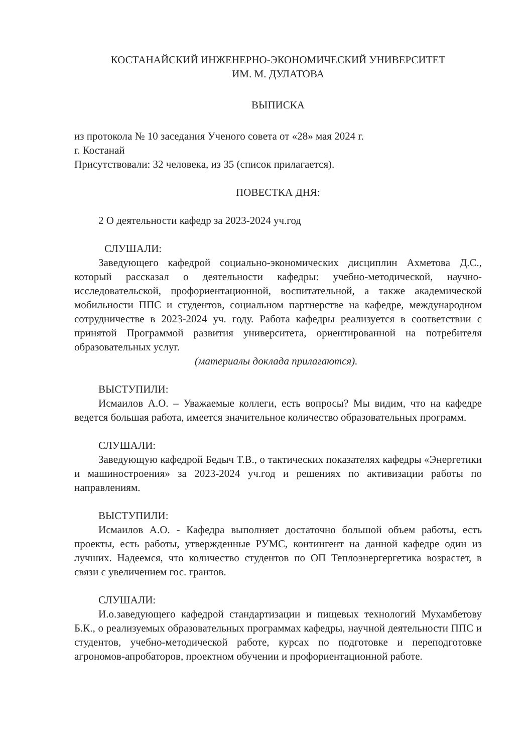КОСТАНАЙСКИЙ ИНЖЕНЕРНО-ЭКОНОМИЧЕСКИЙ УНИВЕРСИТЕТ
ИМ. М. ДУЛАТОВА
ВЫПИСКА
из протокола № 10 заседания Ученого совета от «28» мая 2024 г.
г. Костанай
Присутствовали: 32 человека, из 35 (список прилагается).
ПОВЕСТКА ДНЯ:
2 О деятельности кафедр за 2023-2024 уч.год
СЛУШАЛИ:
Заведующего кафедрой социально-экономических дисциплин Ахметова Д.С., который рассказал о деятельности кафедры: учебно-методической, научно-исследовательской, профориентационной, воспитательной, а также академической мобильности ППС и студентов, социальном партнерстве на кафедре, международном сотрудничестве в 2023-2024 уч. году. Работа кафедры реализуется в соответствии с принятой Программой развития университета, ориентированной на потребителя образовательных услуг.
(материалы доклада прилагаются).
ВЫСТУПИЛИ:
Исмаилов А.О. – Уважаемые коллеги, есть вопросы? Мы видим, что на кафедре ведется большая работа, имеется значительное количество образовательных программ.
СЛУШАЛИ:
Заведующую кафедрой Бедыч Т.В., о тактических показателях кафедры «Энергетики и машиностроения» за 2023-2024 уч.год и решениях по активизации работы по направлениям.
ВЫСТУПИЛИ:
Исмаилов А.О. - Кафедра выполняет достаточно большой объем работы, есть проекты, есть работы, утвержденные РУМС, контингент на данной кафедре один из лучших. Надеемся, что количество студентов по ОП Теплоэнергергетика возрастет, в связи с увеличением гос. грантов.
СЛУШАЛИ:
И.о.заведующего кафедрой стандартизации и пищевых технологий Мухамбетову Б.К., о реализуемых образовательных программах кафедры, научной деятельности ППС и студентов, учебно-методической работе, курсах по подготовке и переподготовке агрономов-апробаторов, проектном обучении и профориентационной работе.